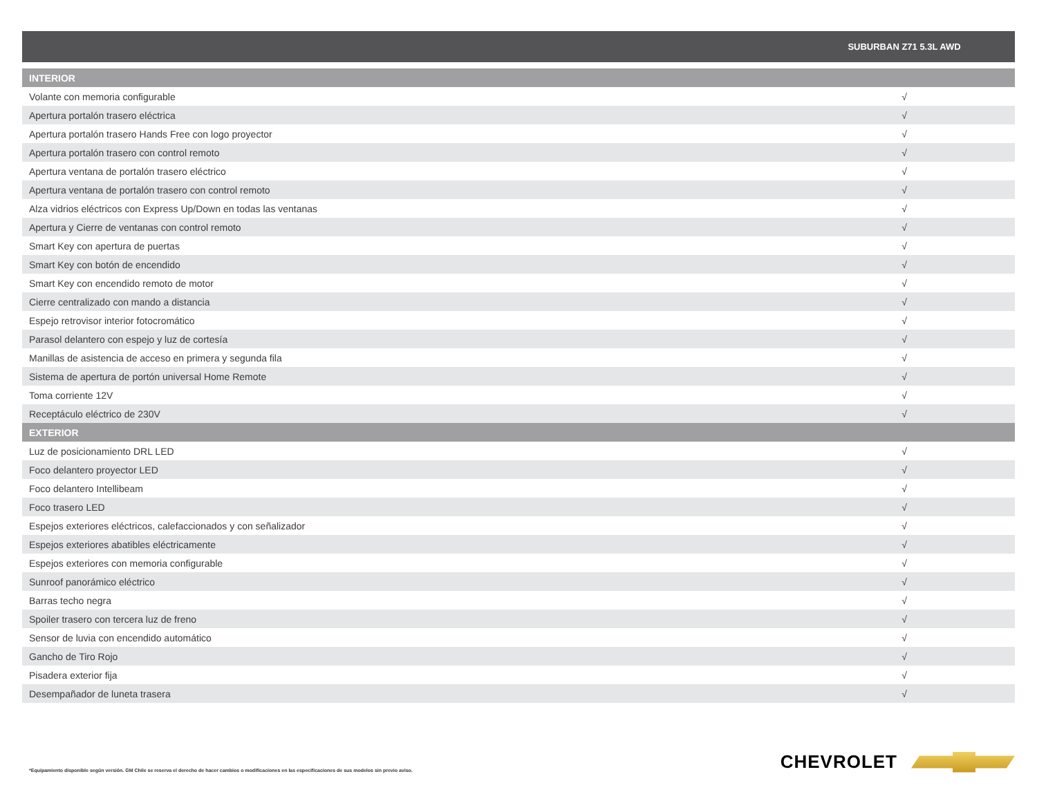| | SUBURBAN Z71 5.3L AWD |
| --- | --- |
| INTERIOR | |
| Volante con memoria configurable | √ |
| Apertura portalón trasero eléctrica | √ |
| Apertura portalón trasero Hands Free con logo proyector | √ |
| Apertura portalón trasero con control remoto | √ |
| Apertura ventana de portalón trasero eléctrico | √ |
| Apertura ventana de portalón trasero con control remoto | √ |
| Alza vidrios eléctricos con Express Up/Down en todas las ventanas | √ |
| Apertura y Cierre de ventanas con control remoto | √ |
| Smart Key con apertura de puertas | √ |
| Smart Key con botón de encendido | √ |
| Smart Key con encendido remoto de motor | √ |
| Cierre centralizado con mando a distancia | √ |
| Espejo retrovisor interior fotocromático | √ |
| Parasol delantero con espejo y luz de cortesía | √ |
| Manillas de asistencia de acceso en primera y segunda fila | √ |
| Sistema de apertura de portón universal Home Remote | √ |
| Toma corriente 12V | √ |
| Receptáculo eléctrico de 230V | √ |
| EXTERIOR | |
| Luz de posicionamiento DRL LED | √ |
| Foco delantero proyector LED | √ |
| Foco delantero Intellibeam | √ |
| Foco trasero LED | √ |
| Espejos exteriores eléctricos, calefaccionados y con señalizador | √ |
| Espejos exteriores abatibles eléctricamente | √ |
| Espejos exteriores con memoria configurable | √ |
| Sunroof panorámico eléctrico | √ |
| Barras techo negra | √ |
| Spoiler trasero con tercera luz de freno | √ |
| Sensor de luvia con encendido automático | √ |
| Gancho de Tiro Rojo | √ |
| Pisadera exterior fija | √ |
| Desempañador de luneta trasera | √ |
*Equipamiento disponible según versión. GM Chile se reserva el derecho de hacer cambios o modificaciones en las especificaciones de sus modelos sin previo aviso.
CHEVROLET